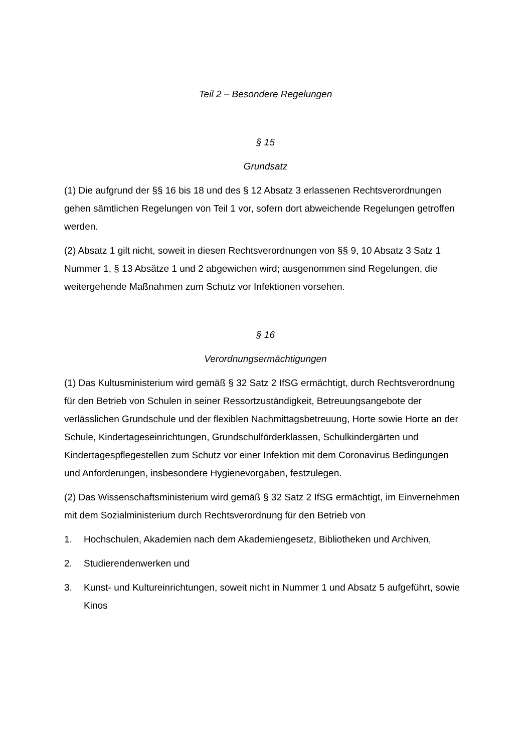Teil 2 – Besondere Regelungen
§ 15
Grundsatz
(1) Die aufgrund der §§ 16 bis 18 und des § 12 Absatz 3 erlassenen Rechtsverordnungen gehen sämtlichen Regelungen von Teil 1 vor, sofern dort abweichende Regelungen getroffen werden.
(2) Absatz 1 gilt nicht, soweit in diesen Rechtsverordnungen von §§ 9, 10 Absatz 3 Satz 1 Nummer 1, § 13 Absätze 1 und 2 abgewichen wird; ausgenommen sind Regelungen, die weitergehende Maßnahmen zum Schutz vor Infektionen vorsehen.
§ 16
Verordnungsermächtigungen
(1) Das Kultusministerium wird gemäß § 32 Satz 2 IfSG ermächtigt, durch Rechtsverordnung für den Betrieb von Schulen in seiner Ressortzuständigkeit, Betreuungsangebote der verlässlichen Grundschule und der flexiblen Nachmittagsbetreuung, Horte sowie Horte an der Schule, Kindertageseinrichtungen, Grundschulförderklassen, Schulkindergärten und Kindertagespflegestellen zum Schutz vor einer Infektion mit dem Coronavirus Bedingungen und Anforderungen, insbesondere Hygienevorgaben, festzulegen.
(2) Das Wissenschaftsministerium wird gemäß § 32 Satz 2 IfSG ermächtigt, im Einvernehmen mit dem Sozialministerium durch Rechtsverordnung für den Betrieb von
1. Hochschulen, Akademien nach dem Akademiengesetz, Bibliotheken und Archiven,
2. Studierendenwerken und
3. Kunst- und Kultureinrichtungen, soweit nicht in Nummer 1 und Absatz 5 aufgeführt, sowie Kinos